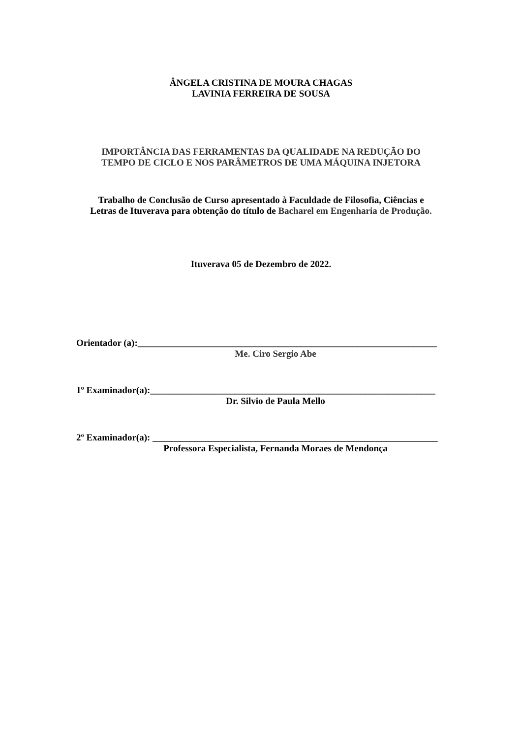ÂNGELA CRISTINA DE MOURA CHAGAS
LAVINIA FERREIRA DE SOUSA
IMPORTÂNCIA DAS FERRAMENTAS DA QUALIDADE NA REDUÇÃO DO
TEMPO DE CICLO E NOS PARÂMETROS DE UMA MÁQUINA INJETORA
Trabalho de Conclusão de Curso apresentado à Faculdade de Filosofia, Ciências e
Letras de Ituverava para obtenção do título de Bacharel em Engenharia de Produção.
Ituverava 05 de Dezembro de 2022.
Orientador (a):________________________________________________________________
Me. Ciro Sergio Abe
1º Examinador(a):_____________________________________________________________
Dr. Silvio de Paula Mello
2º Examinador(a): _____________________________________________________________
Professora Especialista, Fernanda Moraes de Mendonça